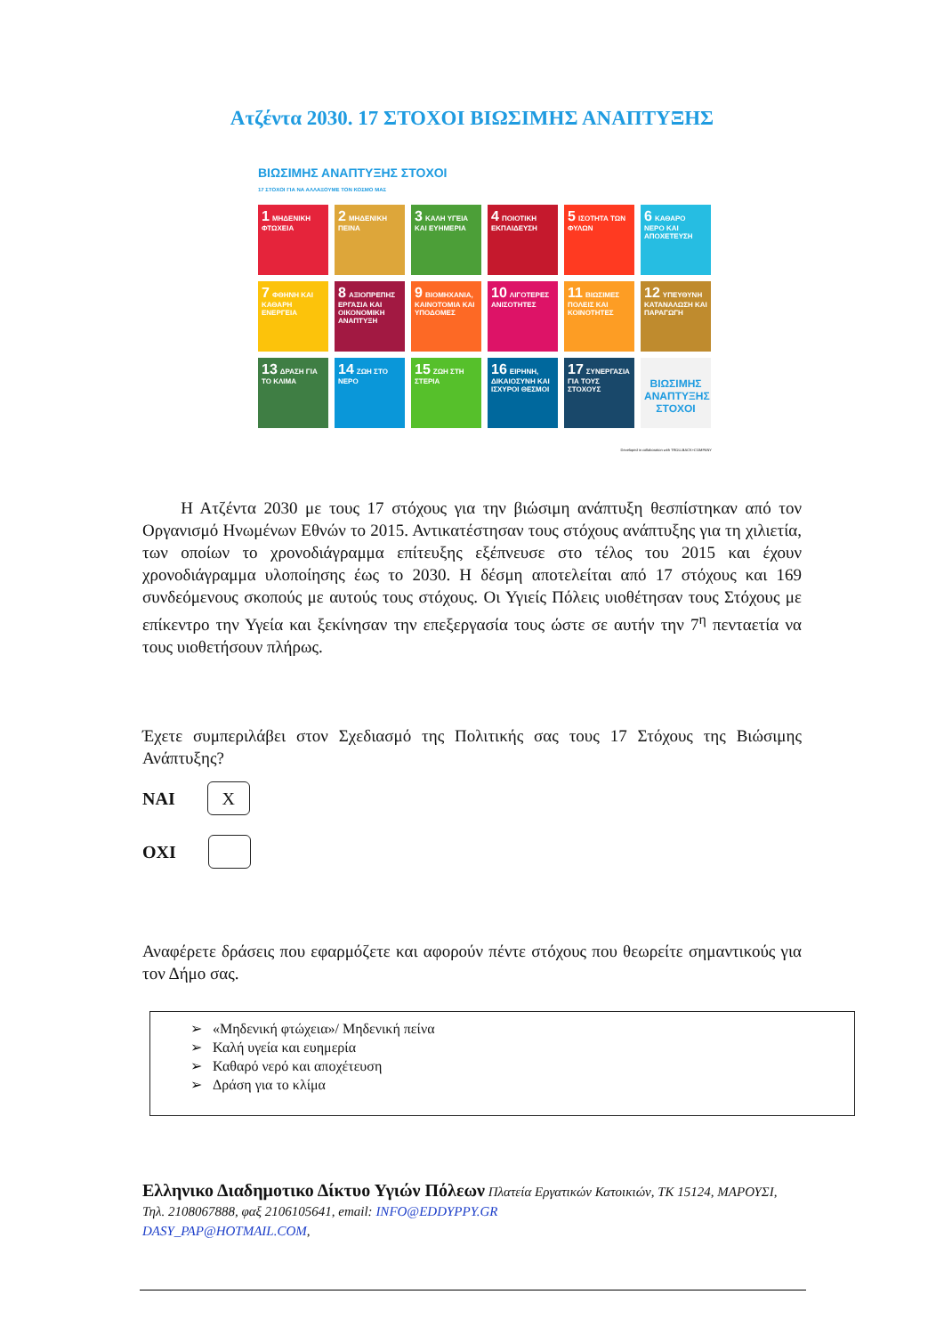Ατζέντα 2030. 17 ΣΤΟΧΟΙ ΒΙΩΣΙΜΗΣ ΑΝΑΠΤΥΞΗΣ
ΒΙΩΣΙΜΗΣ ΑΝΑΠΤΥΞΗΣ ΣΤΟΧΟΙ
17 ΣΤΟΧΟΙ ΓΙΑ ΝΑ ΑΛΛΑΞΟΥΜΕ ΤΟΝ ΚΟΣΜΟ ΜΑΣ
1 ΜΗΔΕΝΙΚΗ ΦΤΩΧΕΙΑ
2 ΜΗΔΕΝΙΚΗ ΠΕΙΝΑ
3 ΚΑΛΗ ΥΓΕΙΑ ΚΑΙ ΕΥΗΜΕΡΙΑ
4 ΠΟΙΟΤΙΚΗ ΕΚΠΑΙΔΕΥΣΗ
5 ΙΣΟΤΗΤΑ ΤΩΝ ΦΥΛΩΝ
6 ΚΑΘΑΡΟ ΝΕΡΟ ΚΑΙ ΑΠΟΧΕΤΕΥΣΗ
7 ΦΘΗΝΗ ΚΑΙ ΚΑΘΑΡΗ ΕΝΕΡΓΕΙΑ
8 ΑΞΙΟΠΡΕΠΗΣ ΕΡΓΑΣΙΑ ΚΑΙ ΟΙΚΟΝΟΜΙΚΗ ΑΝΑΠΤΥΞΗ
9 ΒΙΟΜΗΧΑΝΙΑ, ΚΑΙΝΟΤΟΜΙΑ ΚΑΙ ΥΠΟΔΟΜΕΣ
10 ΛΙΓΟΤΕΡΕΣ ΑΝΙΣΟΤΗΤΕΣ
11 ΒΙΩΣΙΜΕΣ ΠΟΛΕΙΣ ΚΑΙ ΚΟΙΝΟΤΗΤΕΣ
12 ΥΠΕΥΘΥΝΗ ΚΑΤΑΝΑΛΩΣΗ ΚΑΙ ΠΑΡΑΓΩΓΗ
13 ΔΡΑΣΗ ΓΙΑ ΤΟ ΚΛΙΜΑ
14 ΖΩΗ ΣΤΟ ΝΕΡΟ
15 ΖΩΗ ΣΤΗ ΣΤΕΡΙΑ
16 ΕΙΡΗΝΗ, ΔΙΚΑΙΟΣΥΝΗ ΚΑΙ ΙΣΧΥΡΟΙ ΘΕΣΜΟΙ
17 ΣΥΝΕΡΓΑΣΙΑ ΓΙΑ ΤΟΥΣ ΣΤΟΧΟΥΣ
ΒΙΩΣΙΜΗΣ ΑΝΑΠΤΥΞΗΣ ΣΤΟΧΟΙ
Developed in collaboration with TROLLBACK+COMPANY
Η Ατζέντα 2030 με τους 17 στόχους για την βιώσιμη ανάπτυξη θεσπίστηκαν από τον Οργανισμό Ηνωμένων Εθνών το 2015. Αντικατέστησαν τους στόχους ανάπτυξης για τη χιλιετία, των οποίων το χρονοδιάγραμμα επίτευξης εξέπνευσε στο τέλος του 2015 και έχουν χρονοδιάγραμμα υλοποίησης έως το 2030. Η δέσμη αποτελείται από 17 στόχους και 169 συνδεόμενους σκοπούς με αυτούς τους στόχους. Οι Υγιείς Πόλεις υιοθέτησαν τους Στόχους με επίκεντρο την Υγεία και ξεκίνησαν την επεξεργασία τους ώστε σε αυτήν την 7<sup>η</sup> πενταετία να τους υιοθετήσουν πλήρως.
Έχετε συμπεριλάβει στον Σχεδιασμό της Πολιτικής σας τους 17 Στόχους της Βιώσιμης Ανάπτυξης?
ΝΑΙ
X
ΟΧΙ
Αναφέρετε δράσεις που εφαρμόζετε και αφορούν πέντε στόχους που θεωρείτε σημαντικούς για τον Δήμο σας.
➢ «Μηδενική φτώχεια»/ Μηδενική πείνα
➢ Καλή υγεία και ευημερία
➢ Καθαρό νερό και αποχέτευση
➢ Δράση για το κλίμα
Ελληνικο Διαδημοτικο Δίκτυο Υγιών Πόλεων Πλατεία Εργατικών Κατοικιών, ΤΚ 15124, ΜΑΡΟΥΣΙ, Τηλ. 2108067888, φαξ 2106105641, email: INFO@EDDYPPY.GR
DASY_PAP@HOTMAIL.COM,